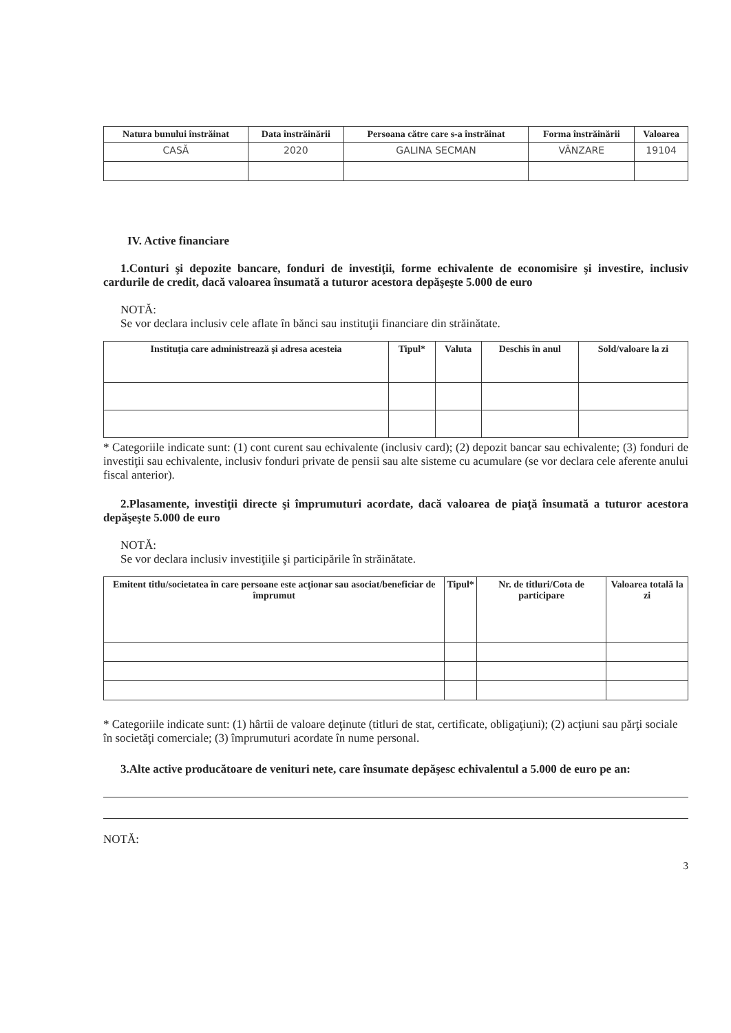| Natura bunului înstrăinat | Data înstrăinării | Persoana către care s-a înstrăinat | Forma înstrăinării | Valoarea |
| --- | --- | --- | --- | --- |
| CASĂ | 2020 | GALINA SECMAN | VÂNZARE | 19104 |
IV. Active financiare
1.Conturi şi depozite bancare, fonduri de investiţii, forme echivalente de economisire şi investire, inclusiv cardurile de credit, dacă valoarea însumată a tuturor acestora depăşeşte 5.000 de euro
NOTĂ:
Se vor declara inclusiv cele aflate în bănci sau instituţii financiare din străinătate.
| Instituţia care administrează şi adresa acesteia | Tipul* | Valuta | Deschis în anul | Sold/valoare la zi |
| --- | --- | --- | --- | --- |
* Categoriile indicate sunt: (1) cont curent sau echivalente (inclusiv card); (2) depozit bancar sau echivalente; (3) fonduri de investiţii sau echivalente, inclusiv fonduri private de pensii sau alte sisteme cu acumulare (se vor declara cele aferente anului fiscal anterior).
2.Plasamente, investiţii directe şi împrumuturi acordate, dacă valoarea de piaţă însumată a tuturor acestora depăşeşte 5.000 de euro
NOTĂ:
Se vor declara inclusiv investiţiile şi participările în străinătate.
| Emitent titlu/societatea în care persoane este acţionar sau asociat/beneficiar de împrumut | Tipul* | Nr. de titluri/Cota de participare | Valoarea totală la zi |
| --- | --- | --- | --- |
* Categoriile indicate sunt: (1) hârtii de valoare deţinute (titluri de stat, certificate, obligaţiuni); (2) acţiuni sau părţi sociale în societăţi comerciale; (3) împrumuturi acordate în nume personal.
3.Alte active producătoare de venituri nete, care însumate depăşesc echivalentul a 5.000 de euro pe an:
NOTĂ:
3